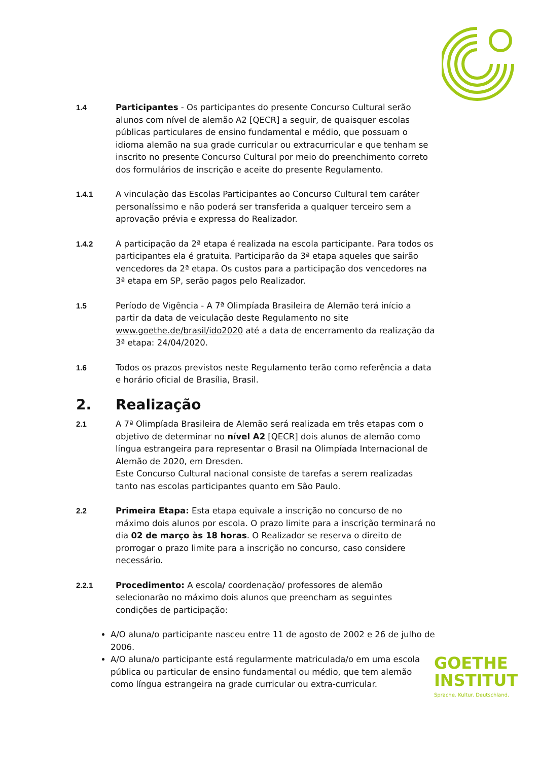1.4 Participantes - Os participantes do presente Concurso Cultural serão alunos com nível de alemão A2 [QECR] a seguir, de quaisquer escolas públicas particulares de ensino fundamental e médio, que possuam o idioma alemão na sua grade curricular ou extracurricular e que tenham se inscrito no presente Concurso Cultural por meio do preenchimento correto dos formulários de inscrição e aceite do presente Regulamento.
1.4.1 A vinculação das Escolas Participantes ao Concurso Cultural tem caráter personalíssimo e não poderá ser transferida a qualquer terceiro sem a aprovação prévia e expressa do Realizador.
1.4.2 A participação da 2ª etapa é realizada na escola participante. Para todos os participantes ela é gratuita. Participarão da 3ª etapa aqueles que sairão vencedores da 2ª etapa. Os custos para a participação dos vencedores na 3ª etapa em SP, serão pagos pelo Realizador.
1.5 Período de Vigência - A 7ª Olimpíada Brasileira de Alemão terá início a partir da data de veiculação deste Regulamento no site www.goethe.de/brasil/ido2020 até a data de encerramento da realização da 3ª etapa: 24/04/2020.
1.6 Todos os prazos previstos neste Regulamento terão como referência a data e horário oficial de Brasília, Brasil.
2. Realização
2.1 A 7ª Olimpíada Brasileira de Alemão será realizada em três etapas com o objetivo de determinar no nível A2 [QECR] dois alunos de alemão como língua estrangeira para representar o Brasil na Olimpíada Internacional de Alemão de 2020, em Dresden.
Este Concurso Cultural nacional consiste de tarefas a serem realizadas tanto nas escolas participantes quanto em São Paulo.
2.2 Primeira Etapa: Esta etapa equivale a inscrição no concurso de no máximo dois alunos por escola. O prazo limite para a inscrição terminará no dia 02 de março às 18 horas. O Realizador se reserva o direito de prorrogar o prazo limite para a inscrição no concurso, caso considere necessário.
2.2.1 Procedimento: A escola/ coordenação/ professores de alemão selecionarão no máximo dois alunos que preencham as seguintes condições de participação:
A/O aluna/o participante nasceu entre 11 de agosto de 2002 e 26 de julho de 2006.
A/O aluna/o participante está regularmente matriculada/o em uma escola pública ou particular de ensino fundamental ou médio, que tem alemão como língua estrangeira na grade curricular ou extra-curricular.
GOETHE
INSTITUT
Sprache. Kultur. Deutschland.